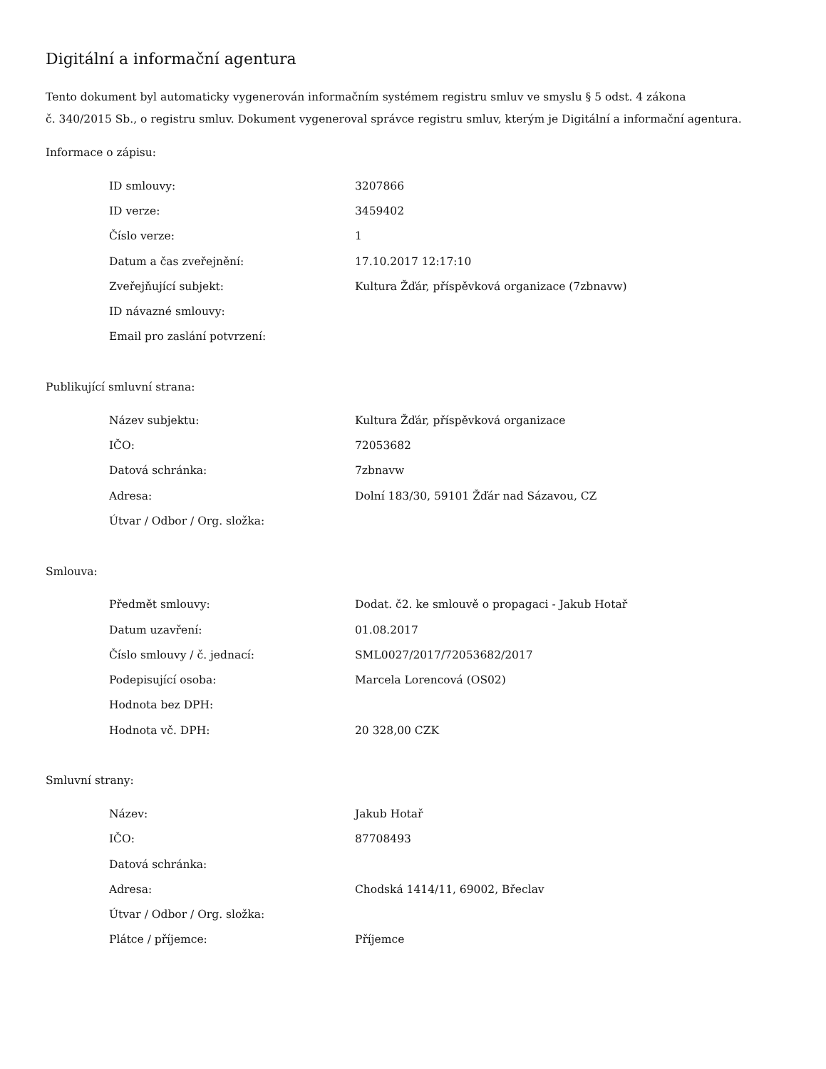Digitální a informační agentura
Tento dokument byl automaticky vygenerován informačním systémem registru smluv ve smyslu § 5 odst. 4 zákona
č. 340/2015 Sb., o registru smluv. Dokument vygeneroval správce registru smluv, kterým je Digitální a informační agentura.
Informace o zápisu:
| ID smlouvy: | 3207866 |
| ID verze: | 3459402 |
| Číslo verze: | 1 |
| Datum a čas zveřejnění: | 17.10.2017 12:17:10 |
| Zveřejňující subjekt: | Kultura Žďár, příspěvková organizace (7zbnavw) |
| ID návazné smlouvy: | |
| Email pro zaslání potvrzení: | |
Publikující smluvní strana:
| Název subjektu: | Kultura Žďár, příspěvková organizace |
| IČO: | 72053682 |
| Datová schránka: | 7zbnavw |
| Adresa: | Dolní 183/30, 59101 Žďár nad Sázavou, CZ |
| Útvar / Odbor / Org. složka: | |
Smlouva:
| Předmět smlouvy: | Dodat. č2. ke smlouvě o propagaci - Jakub Hotař |
| Datum uzavření: | 01.08.2017 |
| Číslo smlouvy / č. jednací: | SML0027/2017/72053682/2017 |
| Podepisující osoba: | Marcela Lorencová (OS02) |
| Hodnota bez DPH: | |
| Hodnota vč. DPH: | 20 328,00 CZK |
Smluvní strany:
| Název: | Jakub Hotař |
| IČO: | 87708493 |
| Datová schránka: | |
| Adresa: | Chodská 1414/11, 69002, Břeclav |
| Útvar / Odbor / Org. složka: | |
| Plátce / příjemce: | Příjemce |